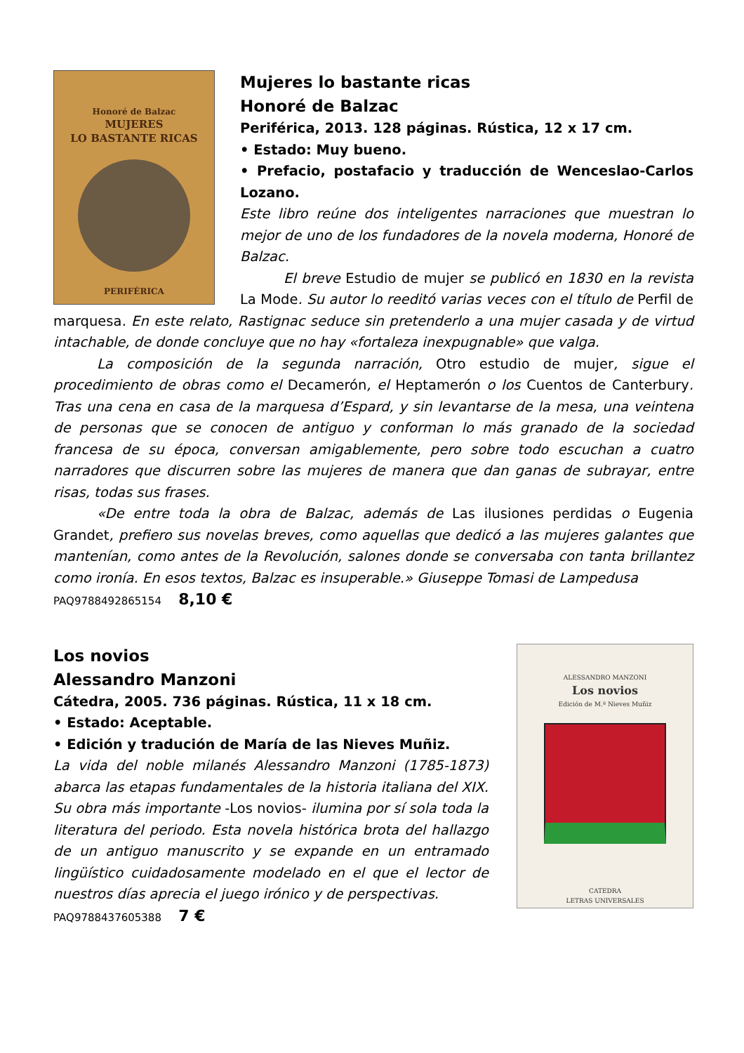Honoré de Balzac
MUJERES
LO BASTANTE RICAS
PERIFÉRICA
Mujeres lo bastante ricas
Honoré de Balzac
Periférica, 2013. 128 páginas. Rústica, 12 x 17 cm.
• Estado: Muy bueno.
• Prefacio, postafacio y traducción de Wenceslao-Carlos Lozano.
Este libro reúne dos inteligentes narraciones que muestran lo mejor de uno de los fundadores de la novela moderna, Honoré de Balzac.
El breve Estudio de mujer se publicó en 1830 en la revista La Mode. Su autor lo reeditó varias veces con el título de Perfil de marquesa. En este relato, Rastignac seduce sin pretenderlo a una mujer casada y de virtud intachable, de donde concluye que no hay «fortaleza inexpugnable» que valga.
La composición de la segunda narración, Otro estudio de mujer, sigue el procedimiento de obras como el Decamerón, el Heptamerón o los Cuentos de Canterbury. Tras una cena en casa de la marquesa d’Espard, y sin levantarse de la mesa, una veintena de personas que se conocen de antiguo y conforman lo más granado de la sociedad francesa de su época, conversan amigablemente, pero sobre todo escuchan a cuatro narradores que discurren sobre las mujeres de manera que dan ganas de subrayar, entre risas, todas sus frases.
«De entre toda la obra de Balzac, además de Las ilusiones perdidas o Eugenia Grandet, prefiero sus novelas breves, como aquellas que dedicó a las mujeres galantes que mantenían, como antes de la Revolución, salones donde se conversaba con tanta brillantez como ironía. En esos textos, Balzac es insuperable.» Giuseppe Tomasi de Lampedusa
PAQ9788492865154 8,10 €
ALESSANDRO MANZONI
Los novios
Edición de M.ª Nieves Muñiz
CATEDRA
LETRAS UNIVERSALES
Los novios
Alessandro Manzoni
Cátedra, 2005. 736 páginas. Rústica, 11 x 18 cm.
• Estado: Aceptable.
• Edición y tradución de María de las Nieves Muñiz.
La vida del noble milanés Alessandro Manzoni (1785-1873) abarca las etapas fundamentales de la historia italiana del XIX. Su obra más importante -Los novios- ilumina por sí sola toda la literatura del periodo. Esta novela histórica brota del hallazgo de un antiguo manuscrito y se expande en un entramado lingüístico cuidadosamente modelado en el que el lector de nuestros días aprecia el juego irónico y de perspectivas.
PAQ9788437605388 7 €